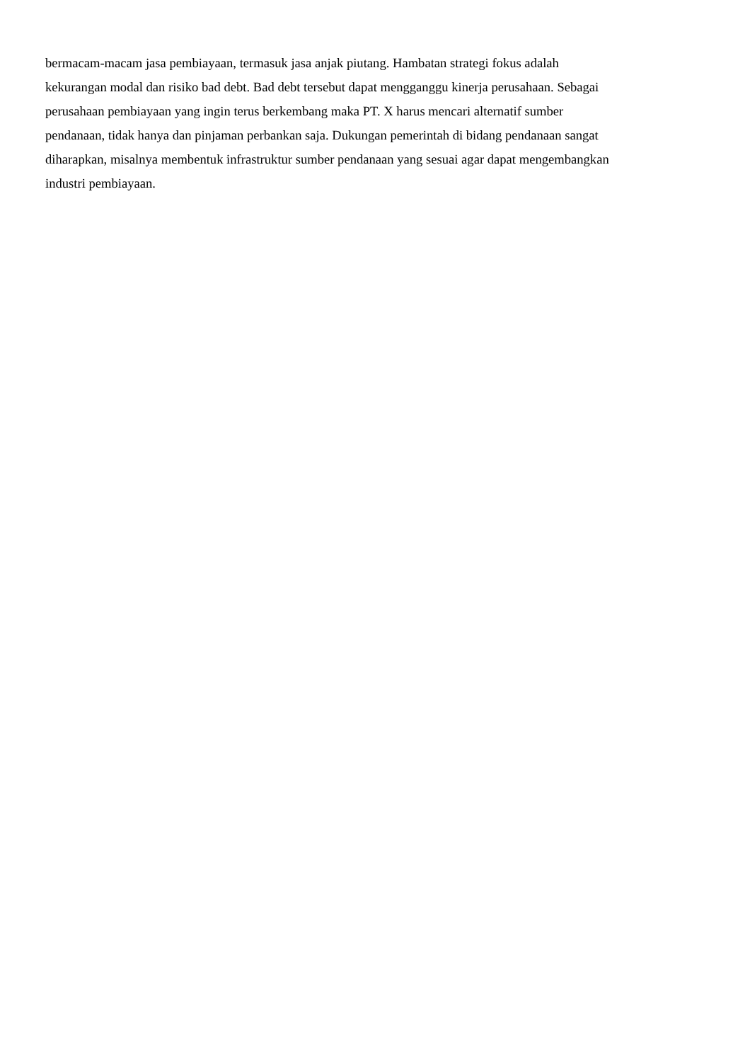bermacam-macam jasa pembiayaan, termasuk jasa anjak piutang. Hambatan strategi fokus adalah
kekurangan modal dan risiko bad debt. Bad debt tersebut dapat mengganggu kinerja perusahaan. Sebagai
perusahaan pembiayaan yang ingin terus berkembang maka PT. X harus mencari alternatif sumber
pendanaan, tidak hanya dan pinjaman perbankan saja. Dukungan pemerintah di bidang pendanaan sangat
diharapkan, misalnya membentuk infrastruktur sumber pendanaan yang sesuai agar dapat mengembangkan
industri pembiayaan.